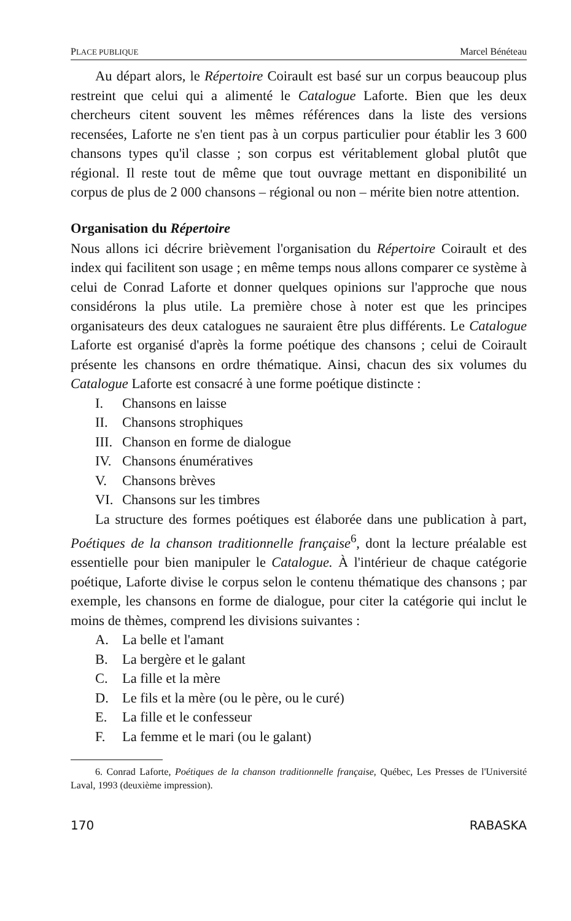PLACE PUBLIQUE Marcel Bénéteau
Au départ alors, le Répertoire Coirault est basé sur un corpus beaucoup plus restreint que celui qui a alimenté le Catalogue Laforte. Bien que les deux chercheurs citent souvent les mêmes références dans la liste des versions recensées, Laforte ne s'en tient pas à un corpus particulier pour établir les 3 600 chansons types qu'il classe ; son corpus est véritablement global plutôt que régional. Il reste tout de même que tout ouvrage mettant en disponibilité un corpus de plus de 2 000 chansons – régional ou non – mérite bien notre attention.
Organisation du Répertoire
Nous allons ici décrire brièvement l'organisation du Répertoire Coirault et des index qui facilitent son usage ; en même temps nous allons comparer ce système à celui de Conrad Laforte et donner quelques opinions sur l'approche que nous considérons la plus utile. La première chose à noter est que les principes organisateurs des deux catalogues ne sauraient être plus différents. Le Catalogue Laforte est organisé d'après la forme poétique des chansons ; celui de Coirault présente les chansons en ordre thématique. Ainsi, chacun des six volumes du Catalogue Laforte est consacré à une forme poétique distincte :
I. Chansons en laisse
II. Chansons strophiques
III. Chanson en forme de dialogue
IV. Chansons énumératives
V. Chansons brèves
VI. Chansons sur les timbres
La structure des formes poétiques est élaborée dans une publication à part, Poétiques de la chanson traditionnelle française<sup>6</sup>, dont la lecture préalable est essentielle pour bien manipuler le Catalogue. À l'intérieur de chaque catégorie poétique, Laforte divise le corpus selon le contenu thématique des chansons ; par exemple, les chansons en forme de dialogue, pour citer la catégorie qui inclut le moins de thèmes, comprend les divisions suivantes :
A. La belle et l'amant
B. La bergère et le galant
C. La fille et la mère
D. Le fils et la mère (ou le père, ou le curé)
E. La fille et le confesseur
F. La femme et le mari (ou le galant)
6. Conrad Laforte, Poétiques de la chanson traditionnelle française, Québec, Les Presses de l'Université Laval, 1993 (deuxième impression).
170 RABASKA